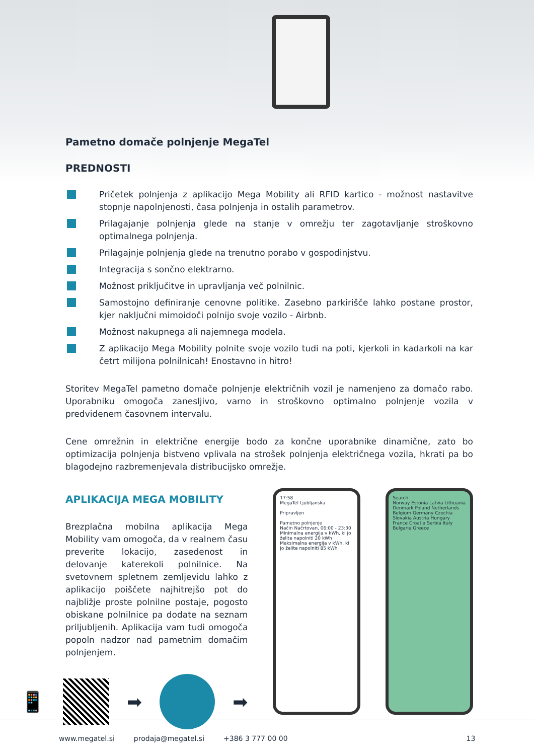Pametno domače polnjenje MegaTel
PREDNOSTI
Pričetek polnjenja z aplikacijo Mega Mobility ali RFID kartico - možnost nastavitve stopnje napolnjenosti, časa polnjenja in ostalih parametrov.
Prilagajanje polnjenja glede na stanje v omrežju ter zagotavljanje stroškovno optimalnega polnjenja.
Prilagajnje polnjenja glede na trenutno porabo v gospodinjstvu.
Integracija s sončno elektrarno.
Možnost priključitve in upravljanja več polnilnic.
Samostojno definiranje cenovne politike. Zasebno parkirišče lahko postane prostor, kjer naključni mimoidoči polnijo svoje vozilo - Airbnb.
Možnost nakupnega ali najemnega modela.
Z aplikacijo Mega Mobility polnite svoje vozilo tudi na poti, kjerkoli in kadarkoli na kar četrt milijona polnilnicah! Enostavno in hitro!
Storitev MegaTel pametno domače polnjenje električnih vozil je namenjeno za domačo rabo. Uporabniku omogoča zanesljivo, varno in stroškovno optimalno polnjenje vozila v predvidenem časovnem intervalu.
Cene omrežnin in električne energije bodo za končne uporabnike dinamične, zato bo optimizacija polnjenja bistveno vplivala na strošek polnjenja električnega vozila, hkrati pa bo blagodejno razbremenjevala distribucijsko omrežje.
APLIKACIJA MEGA MOBILITY
Brezplačna mobilna aplikacija Mega Mobility vam omogoča, da v realnem času preverite lokacijo, zasedenost in delovanje katerekoli polnilnice. Na svetovnem spletnem zemljevidu lahko z aplikacijo poiščete najhitrejšo pot do najbližje proste polnilne postaje, pogosto obiskane polnilnice pa dodate na seznam priljubljenih. Aplikacija vam tudi omogoča popoln nadzor nad pametnim domačim polnjenjem.
📱 ➡ ➡
17:58
MegaTel Ljubljanska
Pripravljen
Pametno polnjenje
Način Načrtovan, 06:00 - 23:30
Minimalna energija v kWh, ki jo želite napolniti 20 kWh
Maksimalna energija v kWh, ki jo želite napolniti 85 kWh
Search
Norway Estonia Latvia Lithuania Denmark Poland Netherlands Belgium Germany Czechia Slovakia Austria Hungary France Croatia Serbia Italy Bulgaria Greece
www.megatel.si prodaja@megatel.si +386 3 777 00 00 13